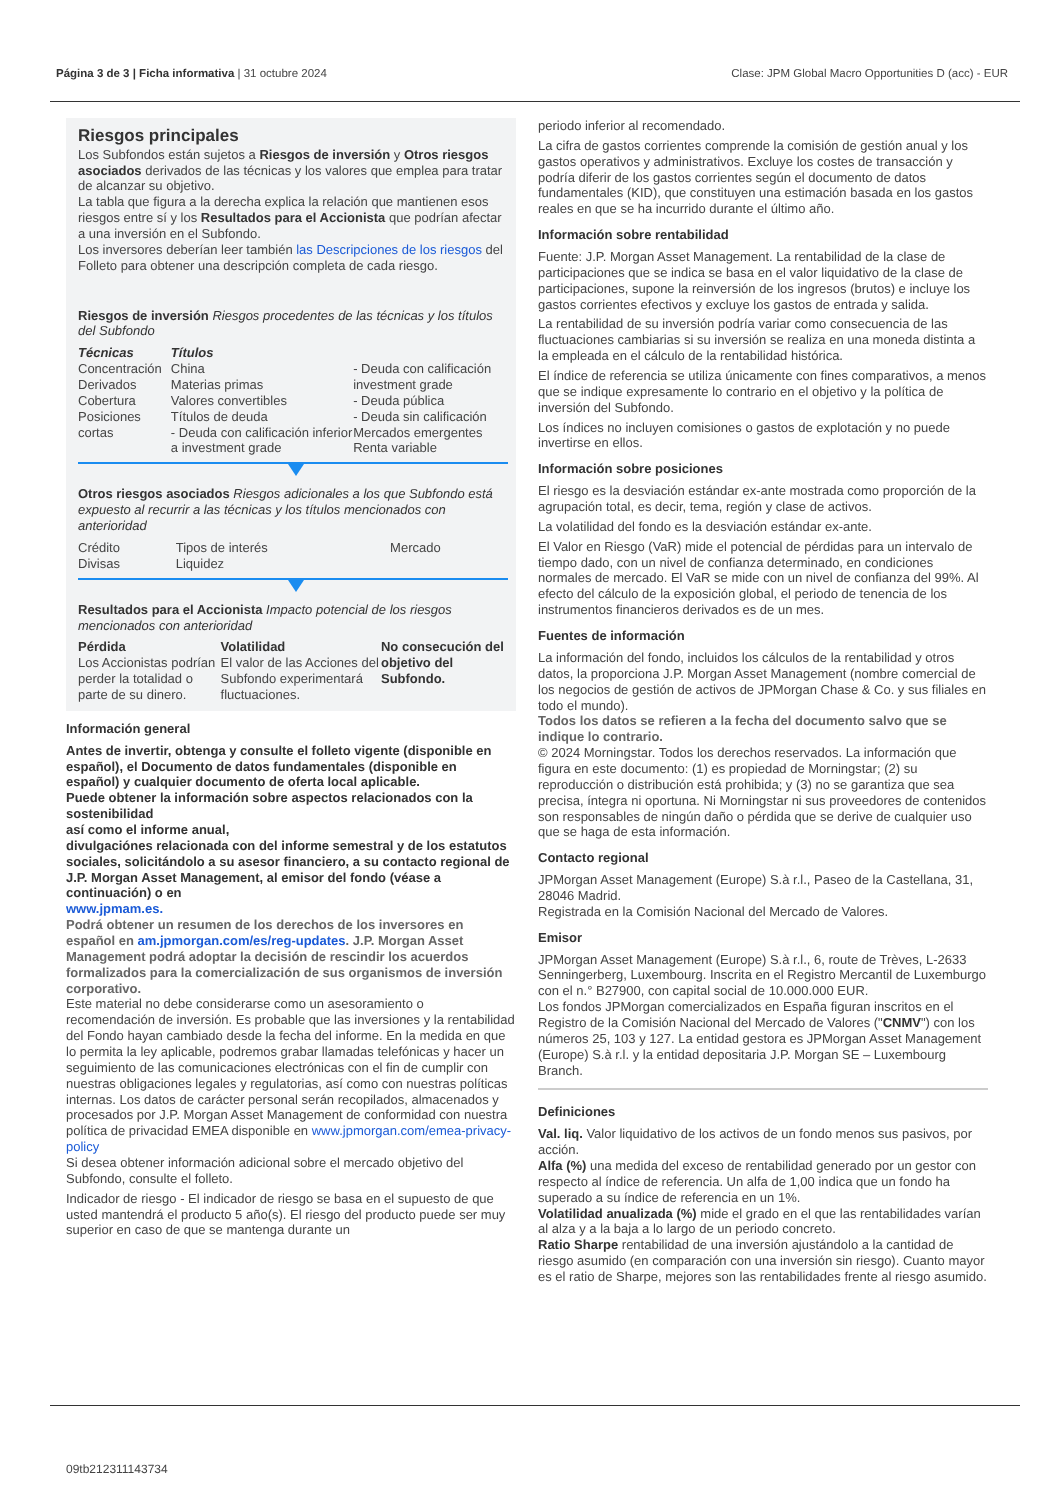Página 3 de 3 | Ficha informativa | 31 octubre 2024 Clase: JPM Global Macro Opportunities D (acc) - EUR
Riesgos principales
Los Subfondos están sujetos a Riesgos de inversión y Otros riesgos asociados derivados de las técnicas y los valores que emplea para tratar de alcanzar su objetivo.
La tabla que figura a la derecha explica la relación que mantienen esos riesgos entre sí y los Resultados para el Accionista que podrían afectar a una inversión en el Subfondo.
Los inversores deberían leer también las Descripciones de los riesgos del Folleto para obtener una descripción completa de cada riesgo.
Riesgos de inversión Riesgos procedentes de las técnicas y los títulos del Subfondo
| Técnicas | Títulos | |
| --- | --- | --- |
| Concentración Derivados Cobertura Posiciones cortas | China Materias primas Valores convertibles Títulos de deuda - Deuda con calificación inferior a investment grade | - Deuda con calificación investment grade - Deuda pública - Deuda sin calificación Mercados emergentes Renta variable |
Otros riesgos asociados Riesgos adicionales a los que Subfondo está expuesto al recurrir a las técnicas y los títulos mencionados con anterioridad
| Crédito Divisas | Tipos de interés Liquidez | Mercado |
Resultados para el Accionista Impacto potencial de los riesgos mencionados con anterioridad
| Pérdida Los Accionistas podrían perder la totalidad o parte de su dinero. | Volatilidad El valor de las Acciones del Subfondo experimentará fluctuaciones. | No consecución del objetivo del Subfondo. |
Información general
Antes de invertir, obtenga y consulte el folleto vigente (disponible en español), el Documento de datos fundamentales (disponible en
español) y cualquier documento de oferta local aplicable.
Puede obtener la información sobre aspectos relacionados con la sostenibilidad
así como el informe anual,
divulgaciónes relacionada con del informe semestral y de los estatutos sociales, solicitándolo a su asesor financiero, a su contacto regional de J.P. Morgan Asset Management, al emisor del fondo (véase a continuación) o en
www.jpmam.es.
Podrá obtener un resumen de los derechos de los inversores en español en am.jpmorgan.com/es/reg-updates. J.P. Morgan Asset Management podrá adoptar la decisión de rescindir los acuerdos formalizados para la comercialización de sus organismos de inversión corporativo.
Este material no debe considerarse como un asesoramiento o recomendación de inversión. Es probable que las inversiones y la rentabilidad del Fondo hayan cambiado desde la fecha del informe. En la medida en que lo permita la ley aplicable, podremos grabar llamadas telefónicas y hacer un seguimiento de las comunicaciones electrónicas con el fin de cumplir con nuestras obligaciones legales y regulatorias, así como con nuestras políticas internas. Los datos de carácter personal serán recopilados, almacenados y procesados por J.P. Morgan Asset Management de conformidad con nuestra política de privacidad EMEA disponible en www.jpmorgan.com/emea-privacy-policy
Si desea obtener información adicional sobre el mercado objetivo del Subfondo, consulte el folleto.
Indicador de riesgo - El indicador de riesgo se basa en el supuesto de que usted mantendrá el producto 5 año(s). El riesgo del producto puede ser muy superior en caso de que se mantenga durante un
periodo inferior al recomendado.
La cifra de gastos corrientes comprende la comisión de gestión anual y los gastos operativos y administrativos. Excluye los costes de transacción y podría diferir de los gastos corrientes según el documento de datos fundamentales (KID), que constituyen una estimación basada en los gastos reales en que se ha incurrido durante el último año.
Información sobre rentabilidad
Fuente: J.P. Morgan Asset Management. La rentabilidad de la clase de participaciones que se indica se basa en el valor liquidativo de la clase de participaciones, supone la reinversión de los ingresos (brutos) e incluye los gastos corrientes efectivos y excluye los gastos de entrada y salida.
La rentabilidad de su inversión podría variar como consecuencia de las fluctuaciones cambiarias si su inversión se realiza en una moneda distinta a la empleada en el cálculo de la rentabilidad histórica.
El índice de referencia se utiliza únicamente con fines comparativos, a menos que se indique expresamente lo contrario en el objetivo y la política de inversión del Subfondo.
Los índices no incluyen comisiones o gastos de explotación y no puede invertirse en ellos.
Información sobre posiciones
El riesgo es la desviación estándar ex-ante mostrada como proporción de la agrupación total, es decir, tema, región y clase de activos.
La volatilidad del fondo es la desviación estándar ex-ante.
El Valor en Riesgo (VaR) mide el potencial de pérdidas para un intervalo de tiempo dado, con un nivel de confianza determinado, en condiciones normales de mercado. El VaR se mide con un nivel de confianza del 99%. Al efecto del cálculo de la exposición global, el periodo de tenencia de los instrumentos financieros derivados es de un mes.
Fuentes de información
La información del fondo, incluidos los cálculos de la rentabilidad y otros datos, la proporciona J.P. Morgan Asset Management (nombre comercial de los negocios de gestión de activos de JPMorgan Chase & Co. y sus filiales en todo el mundo).
Todos los datos se refieren a la fecha del documento salvo que se indique lo contrario.
© 2024 Morningstar. Todos los derechos reservados. La información que figura en este documento: (1) es propiedad de Morningstar; (2) su reproducción o distribución está prohibida; y (3) no se garantiza que sea precisa, íntegra ni oportuna. Ni Morningstar ni sus proveedores de contenidos son responsables de ningún daño o pérdida que se derive de cualquier uso que se haga de esta información.
Contacto regional
JPMorgan Asset Management (Europe) S.à r.l., Paseo de la Castellana, 31, 28046 Madrid.
Registrada en la Comisión Nacional del Mercado de Valores.
Emisor
JPMorgan Asset Management (Europe) S.à r.l., 6, route de Trèves, L-2633 Senningerberg, Luxembourg. Inscrita en el Registro Mercantil de Luxemburgo con el n.° B27900, con capital social de 10.000.000 EUR.
Los fondos JPMorgan comercializados en España figuran inscritos en el Registro de la Comisión Nacional del Mercado de Valores ("CNMV") con los números 25, 103 y 127. La entidad gestora es JPMorgan Asset Management (Europe) S.à r.l. y la entidad depositaria J.P. Morgan SE – Luxembourg Branch.
Definiciones
Val. liq. Valor liquidativo de los activos de un fondo menos sus pasivos, por acción.
Alfa (%) una medida del exceso de rentabilidad generado por un gestor con respecto al índice de referencia. Un alfa de 1,00 indica que un fondo ha superado a su índice de referencia en un 1%.
Volatilidad anualizada (%) mide el grado en el que las rentabilidades varían al alza y a la baja a lo largo de un periodo concreto.
Ratio Sharpe rentabilidad de una inversión ajustándolo a la cantidad de riesgo asumido (en comparación con una inversión sin riesgo). Cuanto mayor es el ratio de Sharpe, mejores son las rentabilidades frente al riesgo asumido.
09tb212311143734